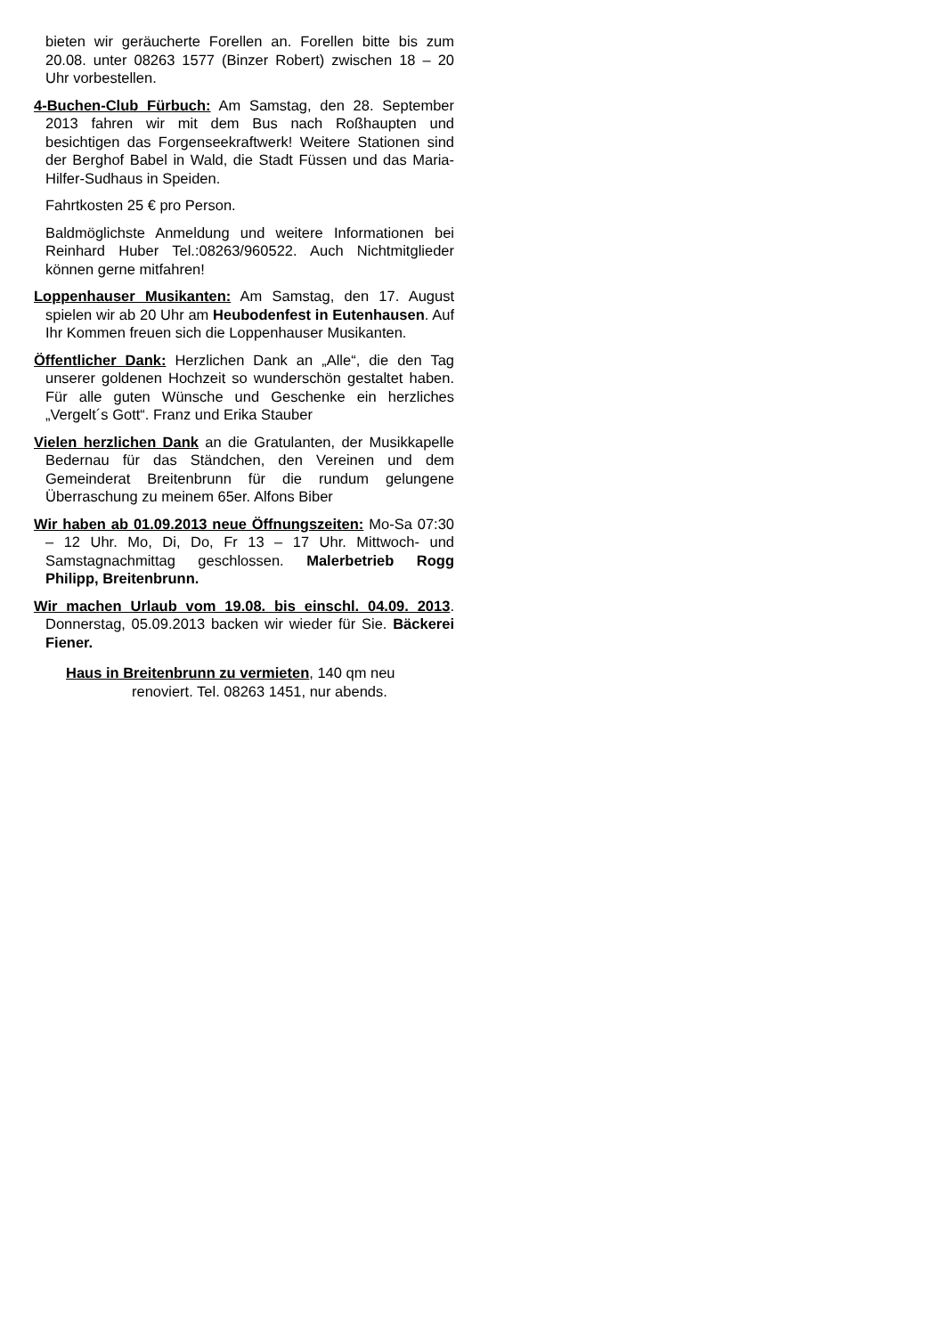bieten wir geräucherte Forellen an. Forellen bitte bis zum 20.08. unter 08263 1577 (Binzer Robert) zwischen 18 – 20 Uhr vorbestellen.
4-Buchen-Club Fürbuch: Am Samstag, den 28. September 2013 fahren wir mit dem Bus nach Roßhaupten und besichtigen das Forgenseekraftwerk! Weitere Stationen sind der Berghof Babel in Wald, die Stadt Füssen und das Maria-Hilfer-Sudhaus in Speiden.
Fahrtkosten 25 € pro Person.
Baldmöglichste Anmeldung und weitere Informationen bei Reinhard Huber Tel.:08263/960522. Auch Nichtmitglieder können gerne mitfahren!
Loppenhauser Musikanten: Am Samstag, den 17. August spielen wir ab 20 Uhr am Heubodenfest in Eutenhausen. Auf Ihr Kommen freuen sich die Loppenhauser Musikanten.
Öffentlicher Dank: Herzlichen Dank an „Alle“, die den Tag unserer goldenen Hochzeit so wunderschön gestaltet haben. Für alle guten Wünsche und Geschenke ein herzliches „Vergelt´s Gott“. Franz und Erika Stauber
Vielen herzlichen Dank an die Gratulanten, der Musikkapelle Bedernau für das Ständchen, den Vereinen und dem Gemeinderat Breitenbrunn für die rundum gelungene Überraschung zu meinem 65er. Alfons Biber
Wir haben ab 01.09.2013 neue Öffnungszeiten: Mo-Sa 07:30 – 12 Uhr. Mo, Di, Do, Fr 13 – 17 Uhr. Mittwoch- und Samstagnachmittag geschlossen. Malerbetrieb Rogg Philipp, Breitenbrunn.
Wir machen Urlaub vom 19.08. bis einschl. 04.09. 2013. Donnerstag, 05.09.2013 backen wir wieder für Sie. Bäckerei Fiener.
Haus in Breitenbrunn zu vermieten, 140 qm neu
renoviert. Tel. 08263 1451, nur abends.